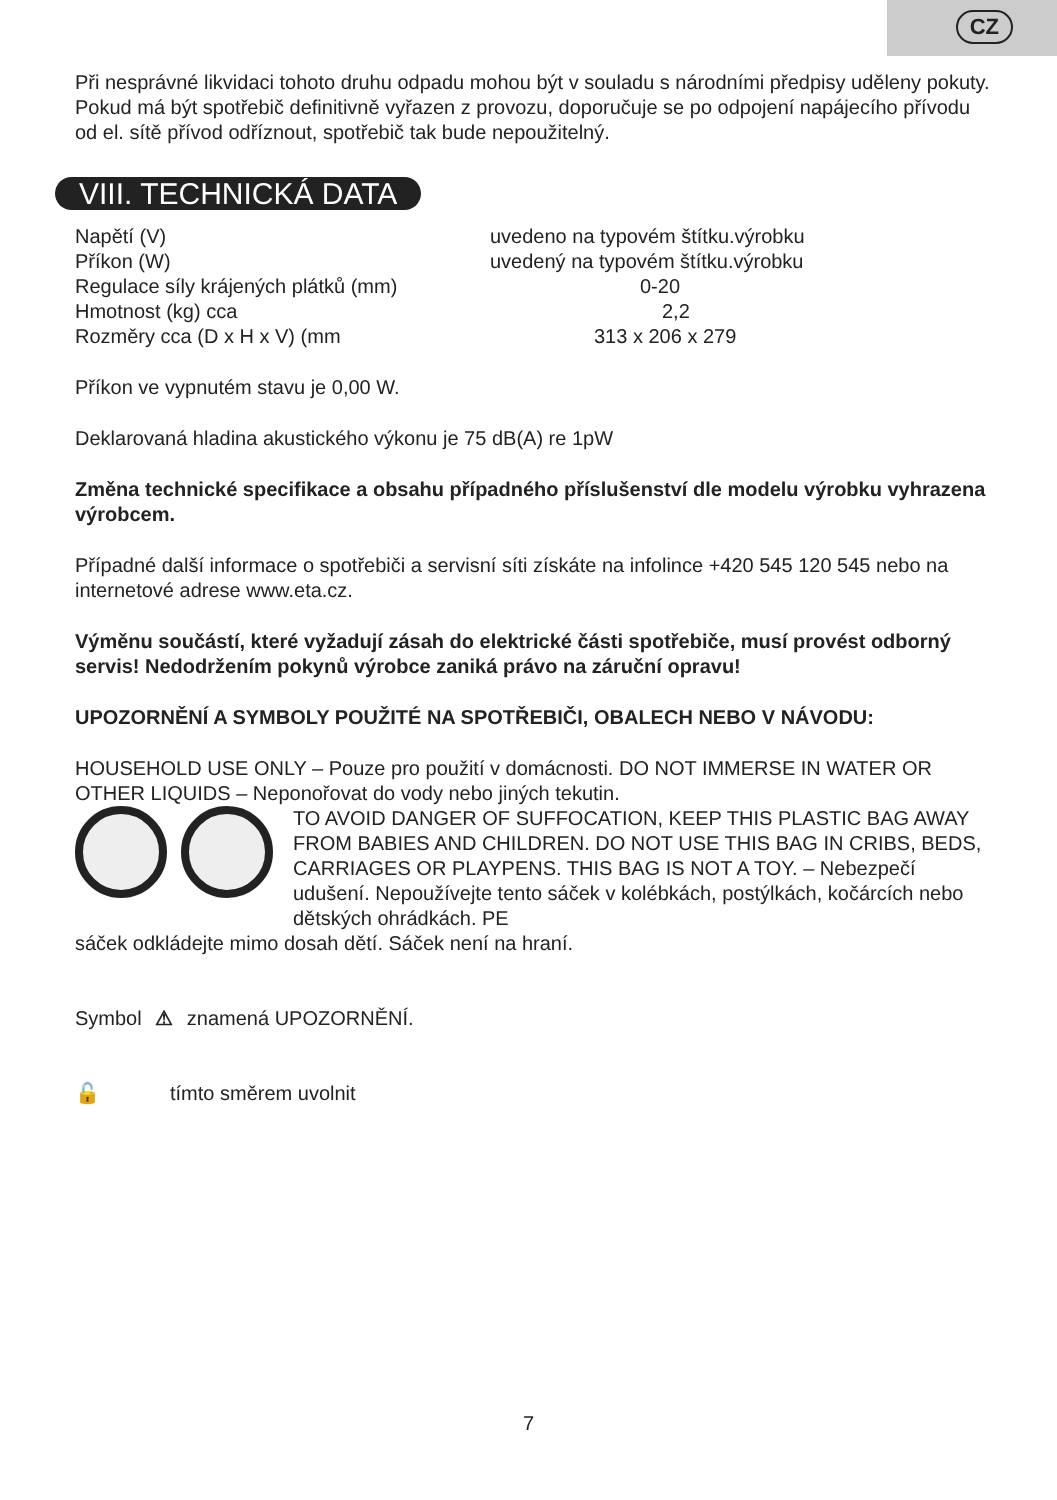CZ
Při nesprávné likvidaci tohoto druhu odpadu mohou být v souladu s národními předpisy uděleny pokuty. Pokud má být spotřebič definitivně vyřazen z provozu, doporučuje se po odpojení napájecího přívodu od el. sítě přívod odříznout, spotřebič tak bude nepoužitelný.
VIII. TECHNICKÁ DATA
| Napětí (V) | uvedeno na typovém štítku.výrobku |
| Příkon (W) | uvedený na typovém štítku.výrobku |
| Regulace síly krájených plátků (mm) | 0-20 |
| Hmotnost (kg) cca | 2,2 |
| Rozměry cca (D x H x V) (mm | 313 x 206 x 279 |
Příkon ve vypnutém stavu je 0,00 W.
Deklarovaná hladina akustického výkonu je 75 dB(A) re 1pW
Změna technické specifikace a obsahu případného příslušenství dle modelu výrobku vyhrazena výrobcem.
Případné další informace o spotřebiči a servisní síti získáte na infolince +420 545 120 545 nebo na internetové adrese www.eta.cz.
Výměnu součástí, které vyžadují zásah do elektrické části spotřebiče, musí provést odborný servis! Nedodržením pokynů výrobce zaniká právo na záruční opravu!
UPOZORNĚNÍ A SYMBOLY POUŽITÉ NA SPOTŘEBIČI, OBALECH NEBO V NÁVODU:
HOUSEHOLD USE ONLY – Pouze pro použití v domácnosti. DO NOT IMMERSE IN WATER OR OTHER LIQUIDS – Neponořovat do vody nebo jiných tekutin.
TO AVOID DANGER OF SUFFOCATION, KEEP THIS PLASTIC BAG AWAY FROM BABIES AND CHILDREN. DO NOT USE THIS BAG IN CRIBS, BEDS, CARRIAGES OR PLAYPENS. THIS BAG IS NOT A TOY. – Nebezpečí udušení. Nepoužívejte tento sáček v kolébkách, postýlkách, kočárcích nebo dětských ohrádkách. PE
sáček odkládejte mimo dosah dětí. Sáček není na hraní.
Symbol ⚠ znamená UPOZORNĚNÍ.
🔓 tímto směrem uvolnit
7